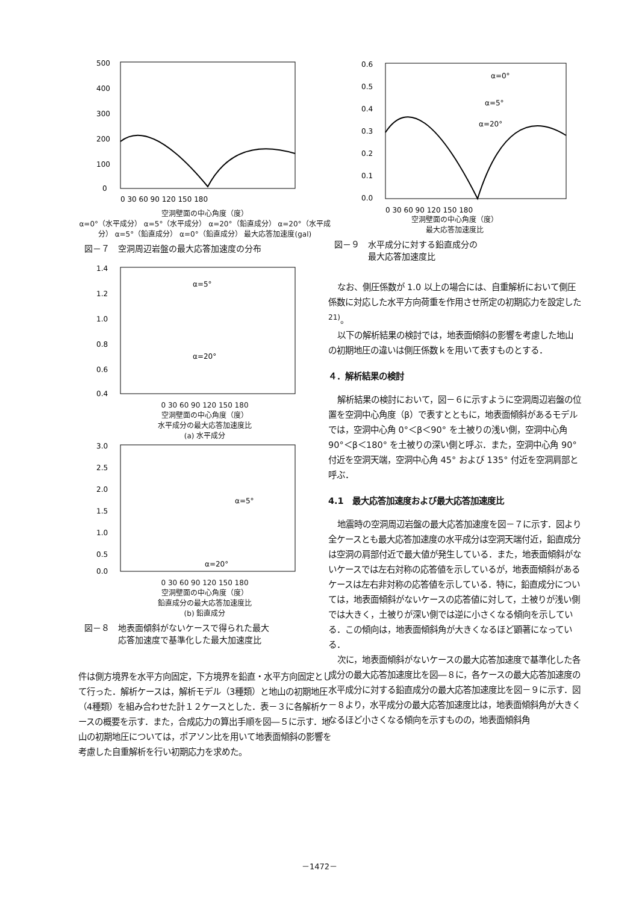500
400
300
200
100
0
0 30 60 90 120 150 180
空洞壁面の中心角度（度）
α=0°（水平成分） α=5°（水平成分） α=20°（鉛直成分） α=20°（水平成分） α=5°（鉛直成分） α=0°（鉛直成分） 最大応答加速度(gal)
図－７　空洞周辺岩盤の最大応答加速度の分布
1.4
1.2
1.0
0.8
0.6
0.4
α=5°
α=20°
0 30 60 90 120 150 180
空洞壁面の中心角度（度）
水平成分の最大応答加速度比
(a) 水平成分
3.0
2.5
2.0
1.5
1.0
0.5
0.0
α=5°
α=20°
0 30 60 90 120 150 180
空洞壁面の中心角度（度）
鉛直成分の最大応答加速度比
(b) 鉛直成分
図－８　地表面傾斜がないケースで得られた最大
　　　　応答加速度で基準化した最大加速度比
件は側方境界を水平方向固定，下方境界を鉛直・水平方向固定として行った．解析ケースは，解析モデル（3種類）と地山の初期地圧（4種類）を組み合わせた計１２ケースとした．表－３に各解析ケースの概要を示す．また，合成応力の算出手順を図―５に示す．地山の初期地圧については，ポアソン比を用いて地表面傾斜の影響を考慮した自重解析を行い初期応力を求めた。
0.6
0.5
0.4
0.3
0.2
0.1
0.0
α=0°
α=5°
α=20°
0 30 60 90 120 150 180
空洞壁面の中心角度（度）
最大応答加速度比
図－９　水平成分に対する鉛直成分の
　　　　最大応答加速度比
なお、側圧係数が 1.0 以上の場合には、自重解析において側圧係数に対応した水平方向荷重を作用させ所定の初期応力を設定した<sup>21)</sup>。
以下の解析結果の検討では，地表面傾斜の影響を考慮した地山の初期地圧の違いは側圧係数ｋを用いて表すものとする．
４．解析結果の検討
解析結果の検討において，図－６に示すように空洞周辺岩盤の位置を空洞中心角度（β）で表すとともに，地表面傾斜があるモデルでは，空洞中心角 0°＜β＜90° を土被りの浅い側，空洞中心角 90°＜β＜180° を土被りの深い側と呼ぶ．また，空洞中心角 90° 付近を空洞天端，空洞中心角 45° および 135° 付近を空洞肩部と呼ぶ．
4.1　最大応答加速度および最大応答加速度比
地震時の空洞周辺岩盤の最大応答加速度を図－７に示す．図より全ケースとも最大応答加速度の水平成分は空洞天端付近，鉛直成分は空洞の肩部付近で最大値が発生している．また，地表面傾斜がないケースでは左右対称の応答値を示しているが，地表面傾斜があるケースは左右非対称の応答値を示している．特に，鉛直成分については，地表面傾斜がないケースの応答値に対して，土被りが浅い側では大きく，土被りが深い側では逆に小さくなる傾向を示している．この傾向は，地表面傾斜角が大きくなるほど顕著になっている．
次に，地表面傾斜がないケースの最大応答加速度で基準化した各成分の最大応答加速度比を図―８に，各ケースの最大応答加速度の水平成分に対する鉛直成分の最大応答加速度比を図－９に示す．図－８より，水平成分の最大応答加速度比は，地表面傾斜角が大きくなるほど小さくなる傾向を示すものの，地表面傾斜角
－1472－